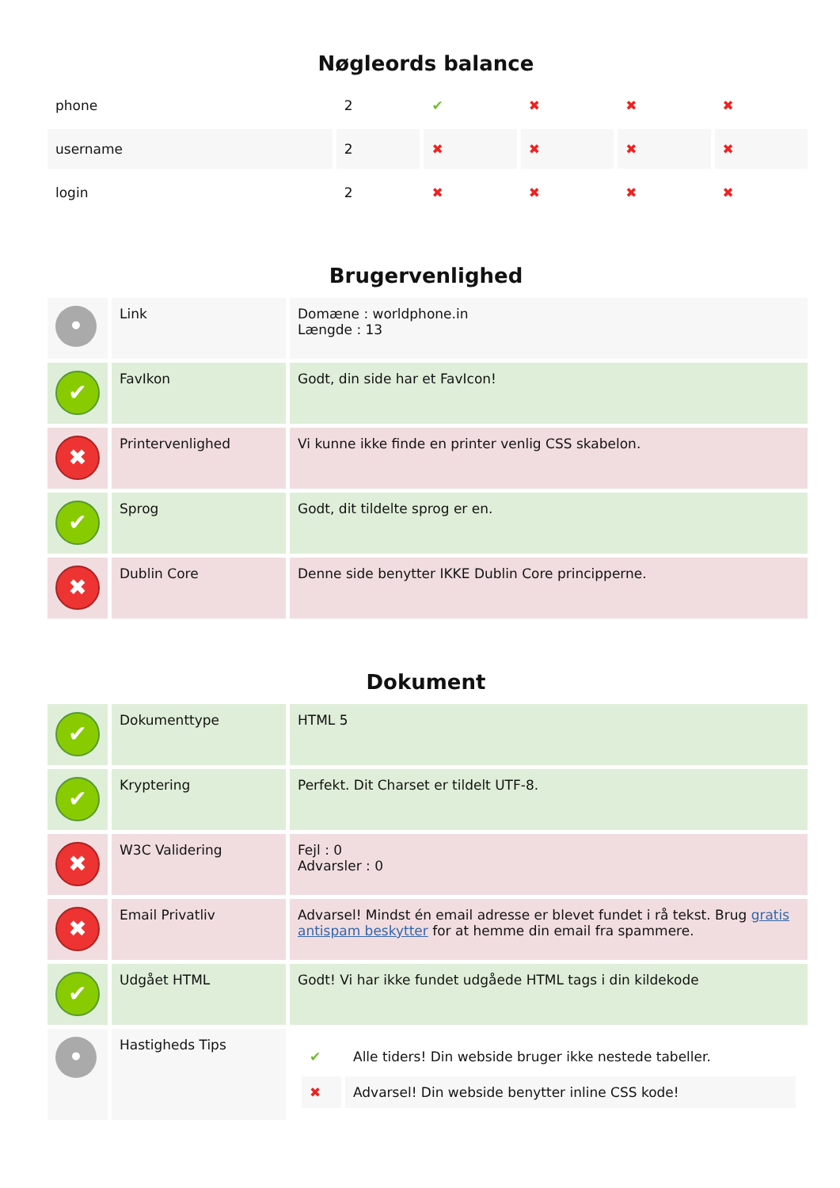Nøgleords balance
| phone | 2 | ✔ | ✖ | ✖ | ✖ |
| username | 2 | ✖ | ✖ | ✖ | ✖ |
| login | 2 | ✖ | ✖ | ✖ | ✖ |
Brugervenlighed
| • | Link | Domæne : worldphone.in Længde : 13 |
| ✔ | FavIkon | Godt, din side har et FavIcon! |
| ✖ | Printervenlighed | Vi kunne ikke finde en printer venlig CSS skabelon. |
| ✔ | Sprog | Godt, dit tildelte sprog er en. |
| ✖ | Dublin Core | Denne side benytter IKKE Dublin Core principperne. |
Dokument
| ✔ | Dokumenttype | HTML 5 |
| ✔ | Kryptering | Perfekt. Dit Charset er tildelt UTF-8. |
| ✖ | W3C Validering | Fejl : 0 Advarsler : 0 |
| ✖ | Email Privatliv | Advarsel! Mindst én email adresse er blevet fundet i rå tekst. Brug gratis antispam beskytter for at hemme din email fra spammere. |
| ✔ | Udgået HTML | Godt! Vi har ikke fundet udgåede HTML tags i din kildekode |
| • | Hastigheds Tips | / ✔ / Alle tiders! Din webside bruger ikke nestede tabeller. / / ✖ / Advarsel! Din webside benytter inline CSS kode! / |